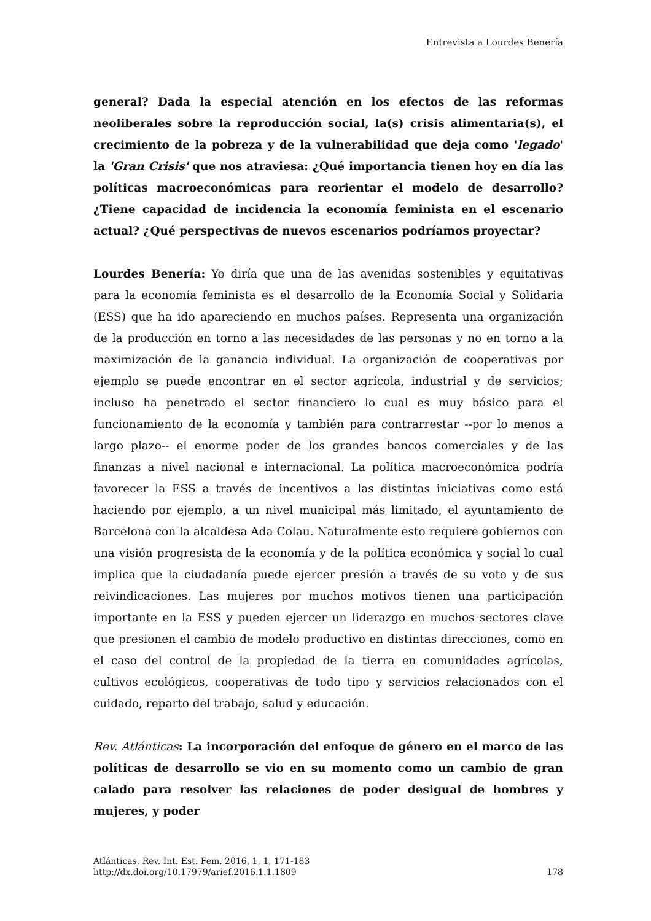Entrevista a Lourdes Benería
general? Dada la especial atención en los efectos de las reformas neoliberales sobre la reproducción social, la(s) crisis alimentaria(s), el crecimiento de la pobreza y de la vulnerabilidad que deja como 'legado' la 'Gran Crisis' que nos atraviesa: ¿Qué importancia tienen hoy en día las políticas macroeconómicas para reorientar el modelo de desarrollo? ¿Tiene capacidad de incidencia la economía feminista en el escenario actual? ¿Qué perspectivas de nuevos escenarios podríamos proyectar?
Lourdes Benería: Yo diría que una de las avenidas sostenibles y equitativas para la economía feminista es el desarrollo de la Economía Social y Solidaria (ESS) que ha ido apareciendo en muchos países. Representa una organización de la producción en torno a las necesidades de las personas y no en torno a la maximización de la ganancia individual. La organización de cooperativas por ejemplo se puede encontrar en el sector agrícola, industrial y de servicios; incluso ha penetrado el sector financiero lo cual es muy básico para el funcionamiento de la economía y también para contrarrestar --por lo menos a largo plazo-- el enorme poder de los grandes bancos comerciales y de las finanzas a nivel nacional e internacional. La política macroeconómica podría favorecer la ESS a través de incentivos a las distintas iniciativas como está haciendo por ejemplo, a un nivel municipal más limitado, el ayuntamiento de Barcelona con la alcaldesa Ada Colau. Naturalmente esto requiere gobiernos con una visión progresista de la economía y de la política económica y social lo cual implica que la ciudadanía puede ejercer presión a través de su voto y de sus reivindicaciones. Las mujeres por muchos motivos tienen una participación importante en la ESS y pueden ejercer un liderazgo en muchos sectores clave que presionen el cambio de modelo productivo en distintas direcciones, como en el caso del control de la propiedad de la tierra en comunidades agrícolas, cultivos ecológicos, cooperativas de todo tipo y servicios relacionados con el cuidado, reparto del trabajo, salud y educación.
Rev. Atlánticas: La incorporación del enfoque de género en el marco de las políticas de desarrollo se vio en su momento como un cambio de gran calado para resolver las relaciones de poder desigual de hombres y mujeres, y poder
Atlánticas. Rev. Int. Est. Fem. 2016, 1, 1, 171-183
http://dx.doi.org/10.17979/arief.2016.1.1.1809
178